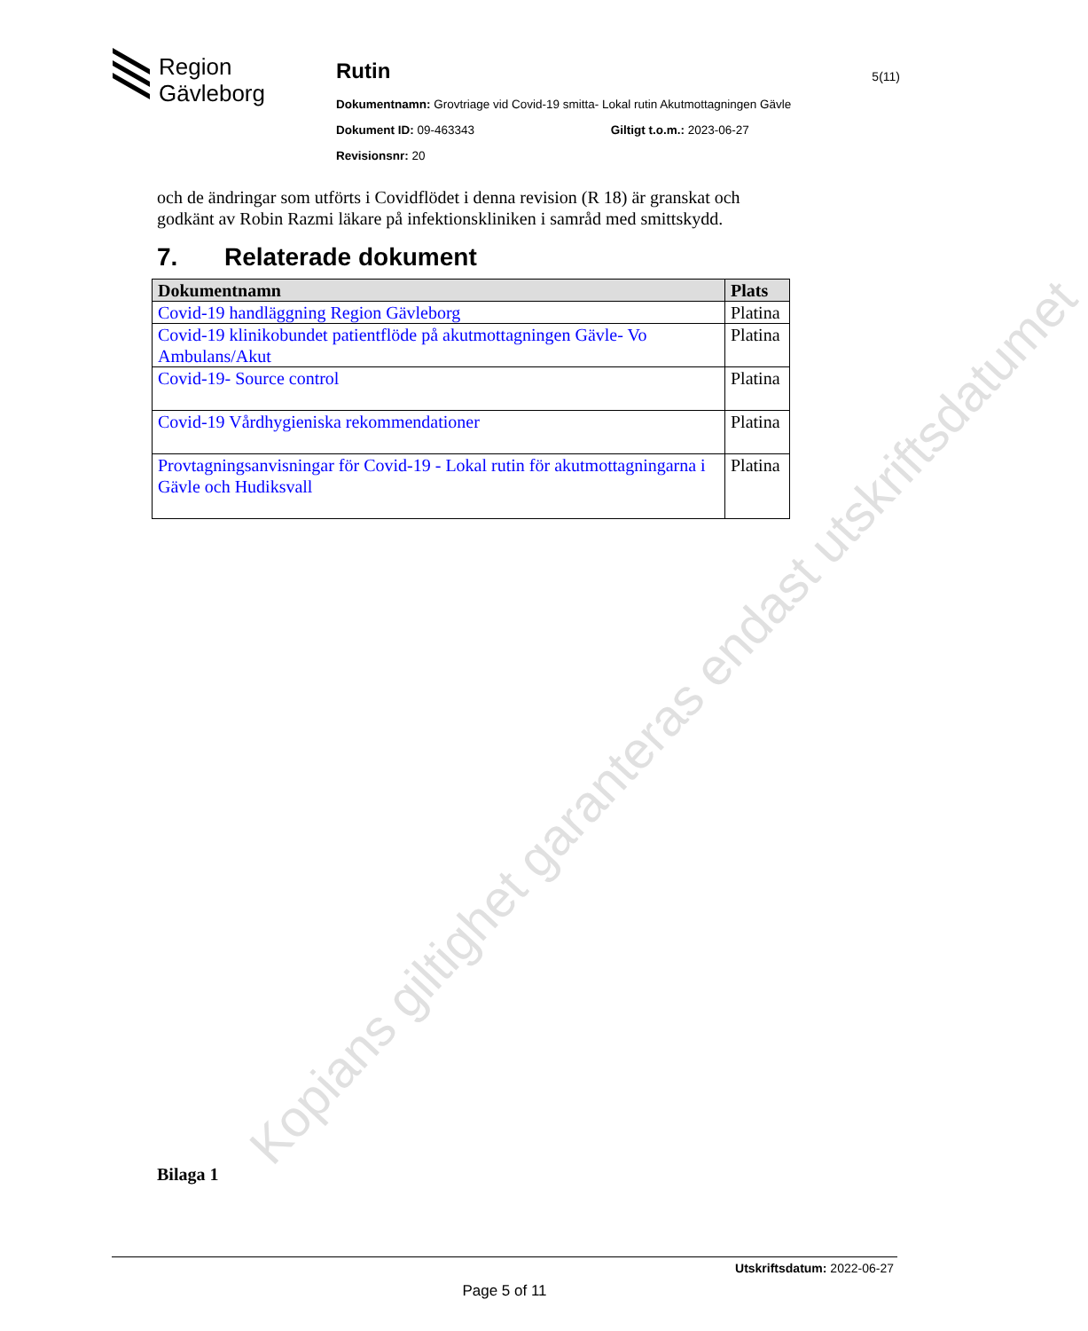Region
Gävleborg
Rutin
Dokumentnamn: Grovtriage vid Covid-19 smitta- Lokal rutin Akutmottagningen Gävle
Dokument ID: 09-463343 Giltigt t.o.m.: 2023-06-27
Revisionsnr: 20
5(11)
och de ändringar som utförts i Covidflödet i denna revision (R 18) är granskat och godkänt av Robin Razmi läkare på infektionskliniken i samråd med smittskydd.
7. Relaterade dokument
| Dokumentnamn | Plats |
| --- | --- |
| Covid-19 handläggning Region Gävleborg | Platina |
| Covid-19 klinikobundet patientflöde på akutmottagningen Gävle- Vo Ambulans/Akut | Platina |
| Covid-19- Source control | Platina |
| Covid-19 Vårdhygieniska rekommendationer | Platina |
| Provtagningsanvisningar för Covid-19 - Lokal rutin för akutmottagningarna i Gävle och Hudiksvall | Platina |
Kopians giltighet garanteras endast utskriftsdatumet
Bilaga 1
Utskriftsdatum: 2022-06-27
Page 5 of 11